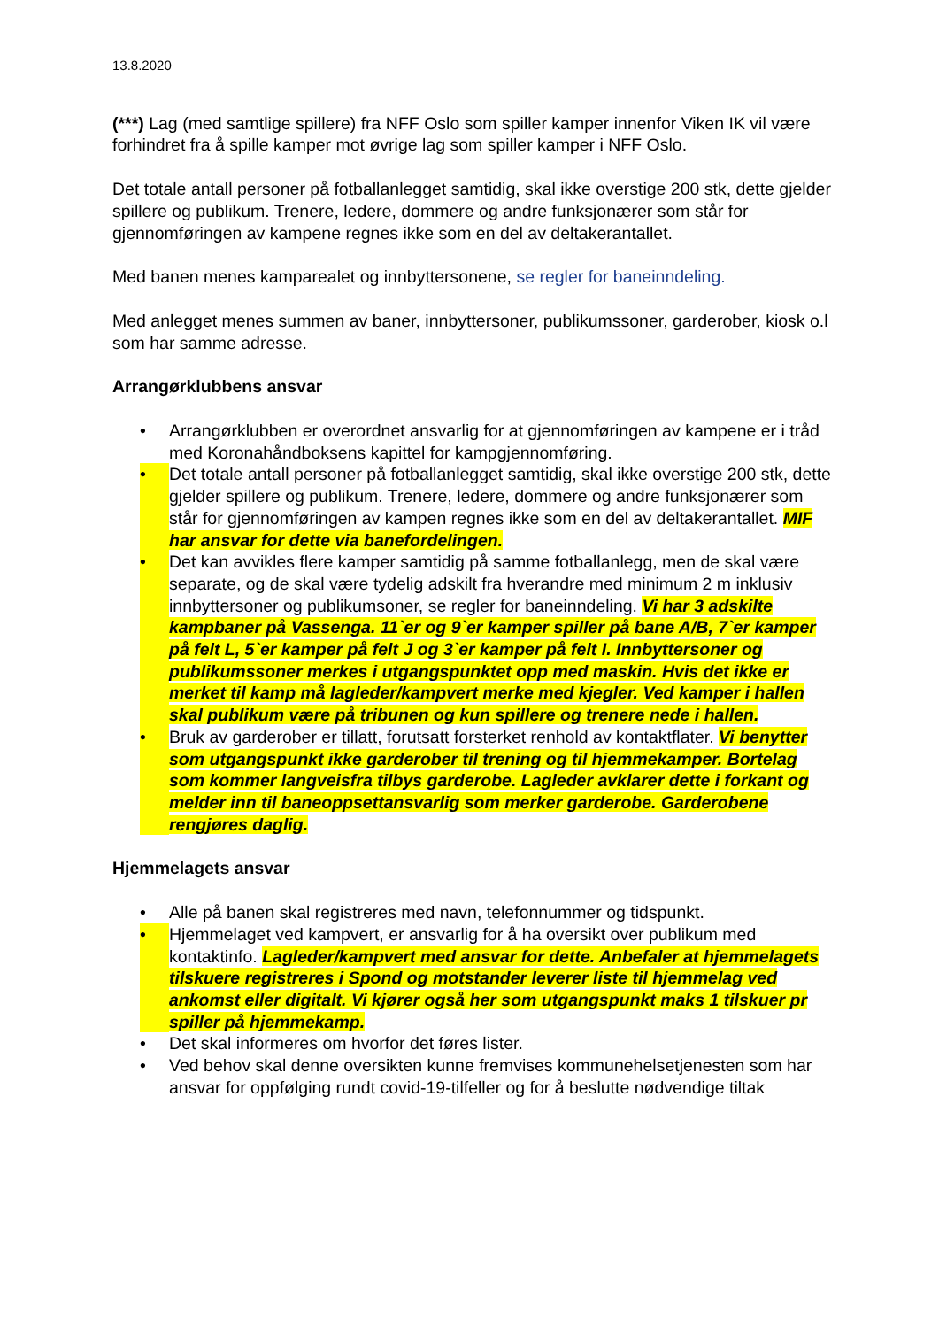13.8.2020
(***) Lag (med samtlige spillere) fra NFF Oslo som spiller kamper innenfor Viken IK vil være forhindret fra å spille kamper mot øvrige lag som spiller kamper i NFF Oslo.
Det totale antall personer på fotballanlegget samtidig, skal ikke overstige 200 stk, dette gjelder spillere og publikum. Trenere, ledere, dommere og andre funksjonærer som står for gjennomføringen av kampene regnes ikke som en del av deltakerantallet.
Med banen menes kamparealet og innbyttersonene, se regler for baneinndeling.
Med anlegget menes summen av baner, innbyttersoner, publikumssoner, garderober, kiosk o.l som har samme adresse.
Arrangørklubbens ansvar
• Arrangørklubben er overordnet ansvarlig for at gjennomføringen av kampene er i tråd med Koronahåndboksens kapittel for kampgjennomføring.
• Det totale antall personer på fotballanlegget samtidig, skal ikke overstige 200 stk, dette gjelder spillere og publikum. Trenere, ledere, dommere og andre funksjonærer som står for gjennomføringen av kampen regnes ikke som en del av deltakerantallet. MIF har ansvar for dette via banefordelingen.
• Det kan avvikles flere kamper samtidig på samme fotballanlegg, men de skal være separate, og de skal være tydelig adskilt fra hverandre med minimum 2 m inklusiv innbyttersoner og publikumsoner, se regler for baneinndeling. Vi har 3 adskilte kampbaner på Vassenga. 11`er og 9`er kamper spiller på bane A/B, 7`er kamper på felt L, 5`er kamper på felt J og 3`er kamper på felt I. Innbyttersoner og publikumssoner merkes i utgangspunktet opp med maskin. Hvis det ikke er merket til kamp må lagleder/kampvert merke med kjegler. Ved kamper i hallen skal publikum være på tribunen og kun spillere og trenere nede i hallen.
• Bruk av garderober er tillatt, forutsatt forsterket renhold av kontaktflater. Vi benytter som utgangspunkt ikke garderober til trening og til hjemmekamper. Bortelag som kommer langveisfra tilbys garderobe. Lagleder avklarer dette i forkant og melder inn til baneoppsettansvarlig som merker garderobe. Garderobene rengjøres daglig.
Hjemmelagets ansvar
• Alle på banen skal registreres med navn, telefonnummer og tidspunkt.
• Hjemmelaget ved kampvert, er ansvarlig for å ha oversikt over publikum med kontaktinfo. Lagleder/kampvert med ansvar for dette. Anbefaler at hjemmelagets tilskuere registreres i Spond og motstander leverer liste til hjemmelag ved ankomst eller digitalt. Vi kjører også her som utgangspunkt maks 1 tilskuer pr spiller på hjemmekamp.
• Det skal informeres om hvorfor det føres lister.
• Ved behov skal denne oversikten kunne fremvises kommunehelsetjenesten som har ansvar for oppfølging rundt covid-19-tilfeller og for å beslutte nødvendige tiltak